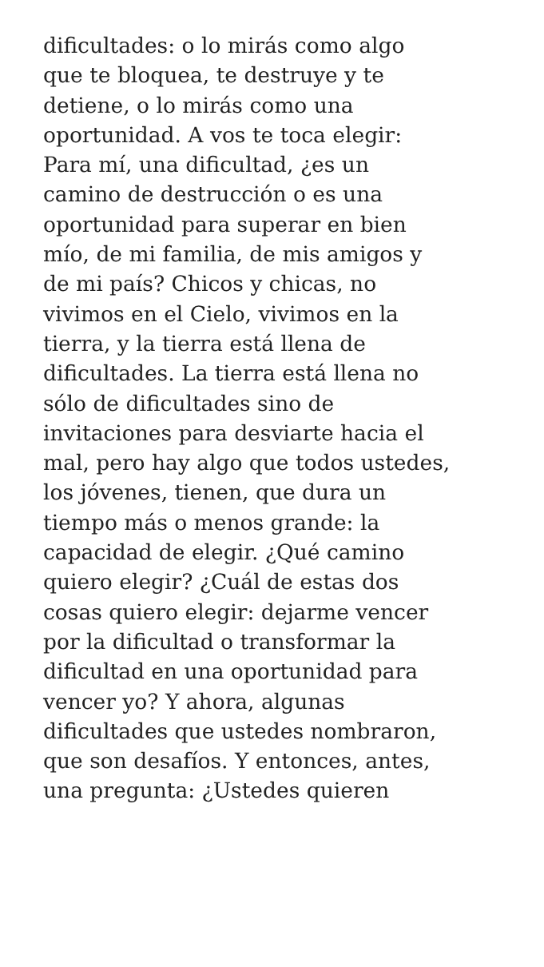dificultades: o lo mirás como algo
que te bloquea, te destruye y te
detiene, o lo mirás como una
oportunidad. A vos te toca elegir:
Para mí, una dificultad, ¿es un
camino de destrucción o es una
oportunidad para superar en bien
mío, de mi familia, de mis amigos y
de mi país? Chicos y chicas, no
vivimos en el Cielo, vivimos en la
tierra, y la tierra está llena de
dificultades. La tierra está llena no
sólo de dificultades sino de
invitaciones para desviarte hacia el
mal, pero hay algo que todos ustedes,
los jóvenes, tienen, que dura un
tiempo más o menos grande: la
capacidad de elegir. ¿Qué camino
quiero elegir? ¿Cuál de estas dos
cosas quiero elegir: dejarme vencer
por la dificultad o transformar la
dificultad en una oportunidad para
vencer yo? Y ahora, algunas
dificultades que ustedes nombraron,
que son desafíos. Y entonces, antes,
una pregunta: ¿Ustedes quieren